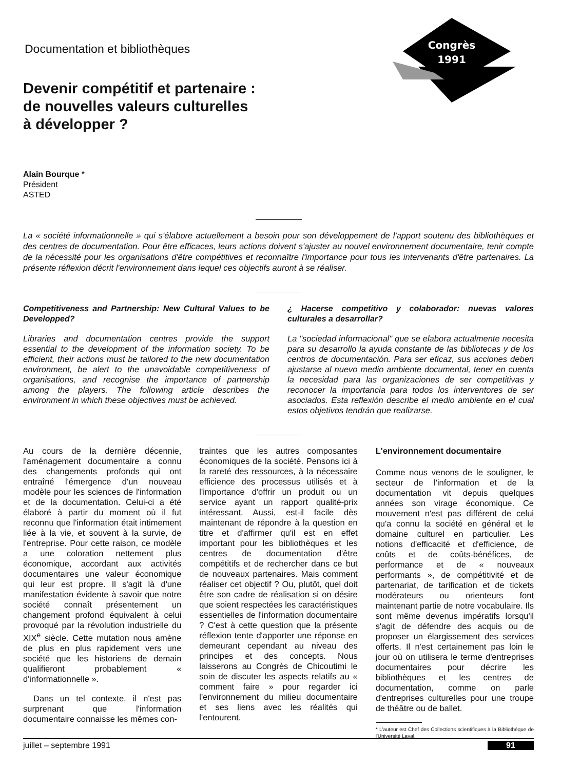Documentation et bibliothèques
Congrès
1991
Devenir compétitif et partenaire :
de nouvelles valeurs culturelles
à développer ?
Alain Bourque *
Président
ASTED
La « société informationnelle » qui s'élabore actuellement a besoin pour son développement de l'apport soutenu des bibliothèques et des centres de documentation. Pour être efficaces, leurs actions doivent s'ajuster au nouvel environnement documentaire, tenir compte de la nécessité pour les organisations d'être compétitives et reconnaître l'importance pour tous les intervenants d'être partenaires. La présente réflexion décrit l'environnement dans lequel ces objectifs auront à se réaliser.
Competitiveness and Partnership: New Cultural Values to be Developped?
Libraries and documentation centres provide the support essential to the development of the information society. To be efficient, their actions must be tailored to the new documentation environment, be alert to the unavoidable competitiveness of organisations, and recognise the importance of partnership among the players. The following article describes the environment in which these objectives must be achieved.
¿ Hacerse competitivo y colaborador: nuevas valores culturales a desarrollar?
La "sociedad informacional" que se elabora actualmente necesita para su desarrollo la ayuda constante de las bibliotecas y de los centros de documentación. Para ser eficaz, sus acciones deben ajustarse al nuevo medio ambiente documental, tener en cuenta la necesidad para las organizaciones de ser competitivas y reconocer la importancia para todos los interventores de ser asociados. Esta reflexión describe el medio ambiente en el cual estos objetivos tendrán que realizarse.
Au cours de la dernière décennie, l'aménagement documentaire a connu des changements profonds qui ont entraîné l'émergence d'un nouveau modèle pour les sciences de l'information et de la documentation. Celui-ci a été élaboré à partir du moment où il fut reconnu que l'information était intimement liée à la vie, et souvent à la survie, de l'entreprise. Pour cette raison, ce modèle a une coloration nettement plus économique, accordant aux activités documentaires une valeur économique qui leur est propre. Il s'agit là d'une manifestation évidente à savoir que notre société connaît présentement un changement profond équivalent à celui provoqué par la révolution industrielle du XIX<sup>e</sup> siècle. Cette mutation nous amène de plus en plus rapidement vers une société que les historiens de demain qualifieront probablement « d'informationnelle ».
Dans un tel contexte, il n'est pas surprenant que l'information documentaire connaisse les mêmes con-
traintes que les autres composantes économiques de la société. Pensons ici à la rareté des ressources, à la nécessaire efficience des processus utilisés et à l'importance d'offrir un produit ou un service ayant un rapport qualité-prix intéressant. Aussi, est-il facile dès maintenant de répondre à la question en titre et d'affirmer qu'il est en effet important pour les bibliothèques et les centres de documentation d'être compétitifs et de rechercher dans ce but de nouveaux partenaires. Mais comment réaliser cet objectif ? Ou, plutôt, quel doit être son cadre de réalisation si on désire que soient respectées les caractéristiques essentielles de l'information documentaire ? C'est à cette question que la présente réflexion tente d'apporter une réponse en demeurant cependant au niveau des principes et des concepts. Nous laisserons au Congrès de Chicoutimi le soin de discuter les aspects relatifs au « comment faire » pour regarder ici l'environnement du milieu documentaire et ses liens avec les réalités qui l'entourent.
L'environnement documentaire
Comme nous venons de le souligner, le secteur de l'information et de la documentation vit depuis quelques années son virage économique. Ce mouvement n'est pas différent de celui qu'a connu la société en général et le domaine culturel en particulier. Les notions d'efficacité et d'efficience, de coûts et de coûts-bénéfices, de performance et de « nouveaux performants », de compétitivité et de partenariat, de tarification et de tickets modérateurs ou orienteurs font maintenant partie de notre vocabulaire. Ils sont même devenus impératifs lorsqu'il s'agit de défendre des acquis ou de proposer un élargissement des services offerts. Il n'est certainement pas loin le jour où on utilisera le terme d'entreprises documentaires pour décrire les bibliothèques et les centres de documentation, comme on parle d'entreprises culturelles pour une troupe de théâtre ou de ballet.
* L'auteur est Chef des Collections scientifiques à la Bibliothèque de l'Université Laval.
juillet – septembre 1991 91